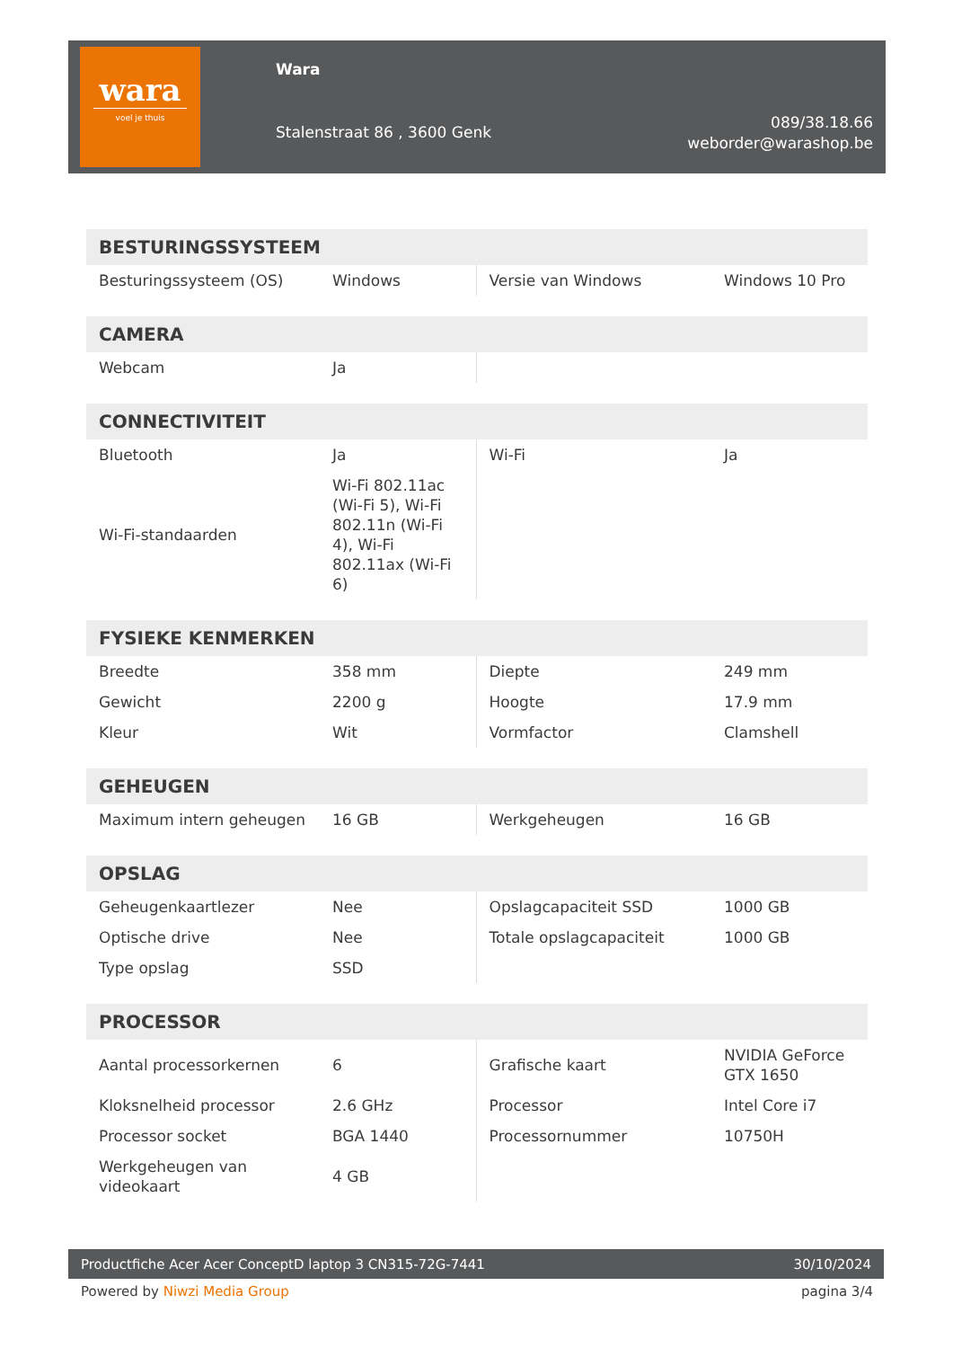wara
voel je thuis
Wara
Stalenstraat 86 , 3600 Genk
089/38.18.66
weborder@warashop.be
| BESTURINGSSYSTEEM | | | |
| --- | --- | --- | --- |
| Besturingssysteem (OS) | Windows | Versie van Windows | Windows 10 Pro |
| CAMERA | | | |
| --- | --- | --- | --- |
| Webcam | Ja | | |
| CONNECTIVITEIT | | | |
| --- | --- | --- | --- |
| Bluetooth | Ja | Wi-Fi | Ja |
| Wi-Fi-standaarden | Wi-Fi 802.11ac (Wi-Fi 5), Wi-Fi 802.11n (Wi-Fi 4), Wi-Fi 802.11ax (Wi-Fi 6) | | |
| FYSIEKE KENMERKEN | | | |
| --- | --- | --- | --- |
| Breedte | 358 mm | Diepte | 249 mm |
| Gewicht | 2200 g | Hoogte | 17.9 mm |
| Kleur | Wit | Vormfactor | Clamshell |
| GEHEUGEN | | | |
| --- | --- | --- | --- |
| Maximum intern geheugen | 16 GB | Werkgeheugen | 16 GB |
| OPSLAG | | | |
| --- | --- | --- | --- |
| Geheugenkaartlezer | Nee | Opslagcapaciteit SSD | 1000 GB |
| Optische drive | Nee | Totale opslagcapaciteit | 1000 GB |
| Type opslag | SSD | | |
| PROCESSOR | | | |
| --- | --- | --- | --- |
| Aantal processorkernen | 6 | Grafische kaart | NVIDIA GeForce GTX 1650 |
| Kloksnelheid processor | 2.6 GHz | Processor | Intel Core i7 |
| Processor socket | BGA 1440 | Processornummer | 10750H |
| Werkgeheugen van videokaart | 4 GB | | |
Productfiche Acer Acer ConceptD laptop 3 CN315-72G-7441 30/10/2024
Powered by Niwzi Media Group pagina 3/4